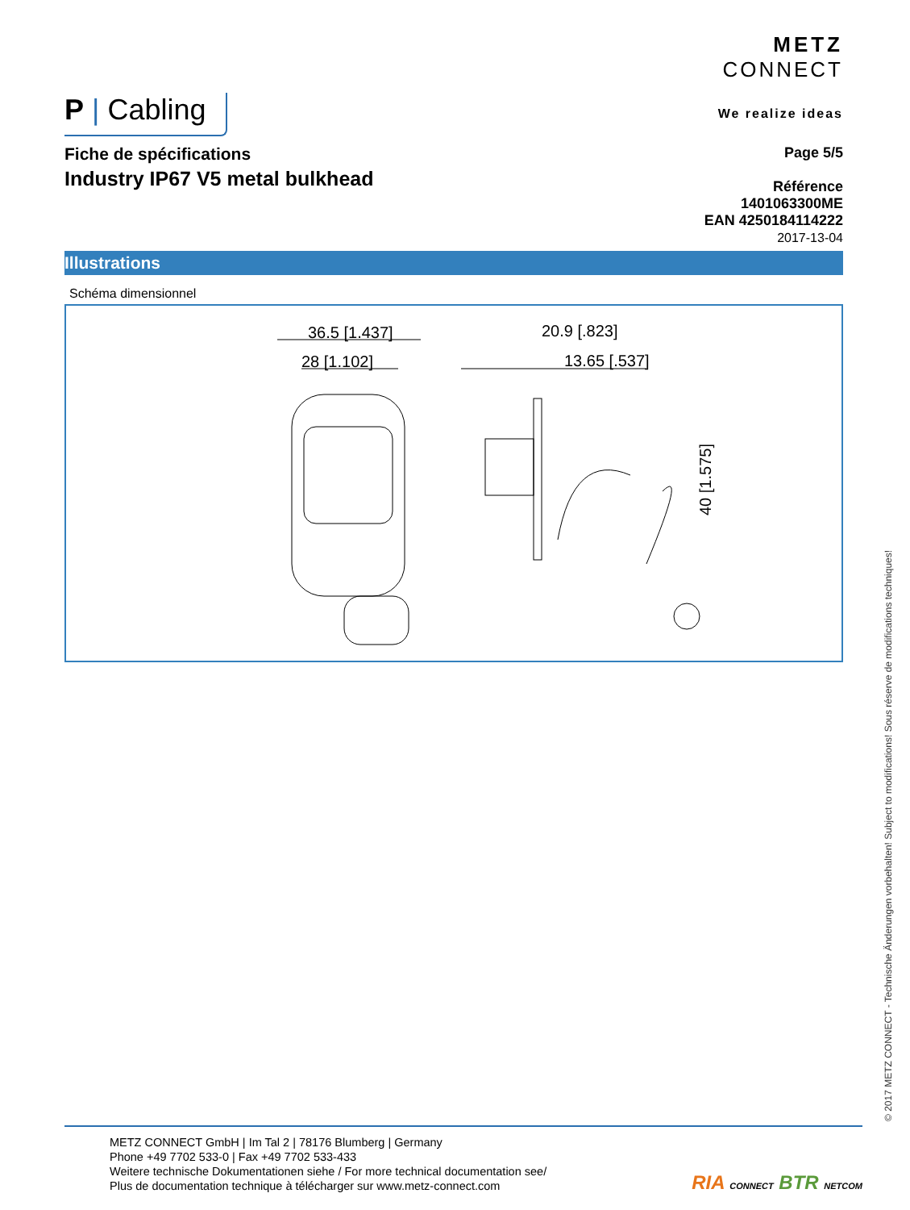P | Cabling
METZ
CONNECT
We realize ideas
Fiche de spécifications
Industry IP67 V5 metal bulkhead
Page 5/5
Référence
1401063300ME
EAN 4250184114222
2017-13-04
Illustrations
Schéma dimensionnel
36.5 [1.437]
28 [1.102]
20.9 [.823]
13.65 [.537]
40 [1.575]
© 2017 METZ CONNECT - Technische Änderungen vorbehalten! Subject to modifications! Sous réserve de modifications techniques!
METZ CONNECT GmbH | Im Tal 2 | 78176 Blumberg | Germany
Phone +49 7702 533-0 | Fax +49 7702 533-433
Weitere technische Dokumentationen siehe / For more technical documentation see/
Plus de documentation technique à télécharger sur www.metz-connect.com
RIA CONNECT BTR NETCOM